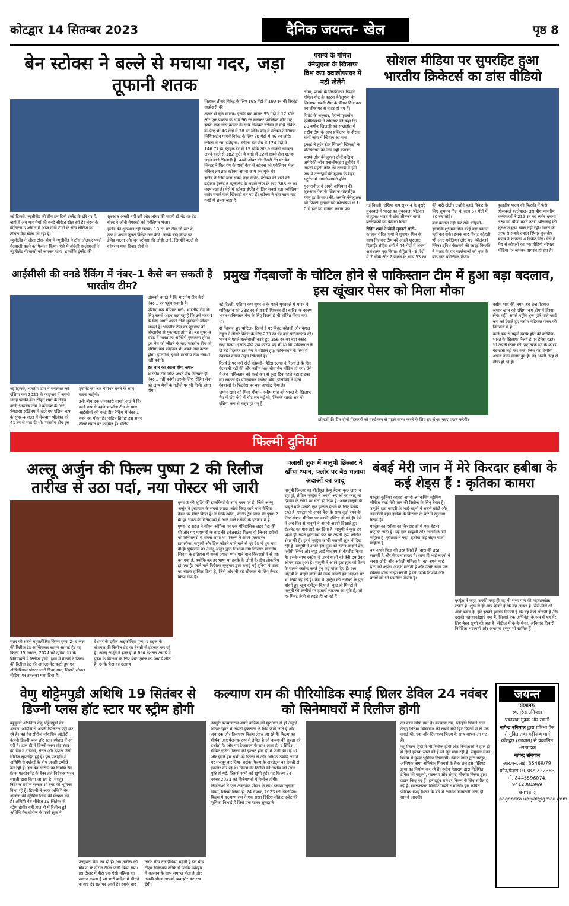कोटद्वार 14 सितम्बर 2023 दैनिक जयन्त- खेल पृष्ठ 8
बेन स्टोक्स ने बल्ले से मचाया गदर, जड़ा तूफानी शतक
नई दिल्ली, न्यूजीलैंड की टीम इन दिनों इंग्लैंड के दौरे पर हैं, जहां वे अब चार मैचों की वनडे सीरीज खेल रही है। लंदन के केनिंग्टन द ओवल में आज दोनों टीमों के बीच सीरीज का तीसरा मैच खेला जा रहा है।
न्यूजीलैंड ने जीता टॉस– मैच में न्यूजीलैंड ने टॉस जीतकर पहले गेंदबाजी करने का फैसला किया। ऐसे में अंग्रेजी बल्लेबाजों ने न्यूजीलैंड गेंदबाजों को जमकर धोया। हालांकि इंग्लैंड की शुरुआत अच्छी नहीं रही और ओवर की पहली ही गेंद पर ट्रेंट बोल्ट ने जॉनी बेयरस्टो को पवेलियन भेजा।
इंग्लैंड की शुरुआत रही खराब– 13 रन पर टीम जो रूट के रूप में अपना दूसरा विकेट गंवा बैठी। इसके बाद क्रीज पर डेविड मालन और बेन स्टोक्स की जोड़ी आई, जिन्होंने बल्ले से कोहराम मचा दिया। दोनों ने
मिलकर तीसरे विकेट के लिए 165 गेंदों में 199 रन की रिकॉर्ड साझेदारी की।
शतक से चूके मालन– इसके बाद मालन 95 गेंदों में 12 चौके और एक छक्का के साथ 96 रन बनाकर पवेलियन लौट गए। इसके बाद जोस बटलर के साथ मिलकर स्टोक्स ने चौथे विकेट के लिए भी 46 गेंदों में 78 रन जोड़े। बाद में स्टोक्स ने लियाम लिविंगस्टोन पांचवें विकेट के लिए 30 गेंदों में 46 रन जोड़े।
स्टोक्स ने रचा इतिहास– स्टोक्स इस मैच में 124 गेंदों में 146.77 के स्ट्राइक रेट से 15 चौके और 9 छक्कों लगाकर अपने बल्ले से 182 कूटे। वे वनडे में 12वां सबसे तेज शतक जड़ने वाले खिलाड़ी हैं। 44वें ओवर की तीसरी गेंद पर बेन लिस्टर ने विल यंग के हाथों कैच से स्टोक्स को पवेलियन भेजा, लेकिन तब तक स्टोक्स अपना काम कर चुके थे।
इंग्लैंड के लिए जड़ा सबसे बड़ा स्कोर– स्टोक्स की पारी की बदौलत इंग्लैंड ने न्यूजीलैंड के सामने जीत के लिए 368 रन का लक्ष्य रखा है। ऐसे में स्टोक्स इंग्लैंड के लिए सबसे बड़ा व्यक्तिगत स्कोर बनाने वाले खिलाड़ी बन गए हैं। स्टोक्स ने पांच साल बाद वनडे में शतक जड़ा है।
पराग्वे के गोमेज़ वेनेजुएला के खिलाफ विश्व कप क्वालीफायर में नहीं खेलेंगे
लीमा, पराग्वे के मिडफील्डर डिएगो गोमेज़ चोट के कारण वेनेजुएला के खिलाफ अपनी टीम के फीफा विश्व कप क्वालीफायर से बाहर हो गए हैं।
रिपोर्ट के अनुसार, पैराग्वे फुटबॉल एसोसिएशन ने सोमवार को कहा कि 20 वर्षीय खिलाड़ी को सप्ताहांत में राष्ट्रीय टीम के साथ प्रशिक्षण के दौरान बायीं जांघ में खिंचाव आ गया।
इकाई ने तुरंत इंटर मियामी खिलाड़ी के प्रतिस्थापन का नाम नहीं बताया।
पराग्वे और वेनेजुएला दोनों दक्षिण अमेरिकी जोन क्वालीफाइंग टूर्नामेंट में अपनी पहली जीत की तलाश में होंगे जब वे उत्तरपूर्वी वेनेजुएला के शहर मटुरिन में आमने-सामने होंगे।
गुआरानीज़ ने अपने अभियान की शुरुआत पेरू के खिलाफ गोलरहित घरेलू ड्रा के साथ की, जबकि वेनेजुएला को पिछले गुरुवार को कोलंबिया से 1-0 से हार का सामना करना पड़ा।
सोशल मीडिया पर सुपरहिट हुआ भारतीय क्रिकेटर्स का डांस वीडियो
नई दिल्ली, एशिया कप सुपर 4 के दूसरे मुकाबले में भारत का मुकाबला श्रीलंका से हुआ। भारत ने टॉस जीतकर पहले बल्लेबाजी का फैसला किया।
रोहित शर्मा ने खेली तूफानी पारी– कप्तान रोहित शर्मा ने शुभमन गिल के साथ मिलकर टीम को अच्छी शुरुआत दिलाई। रोहित शर्मा ने 44 गेंदों में अपना अर्धशतक पूरा किया। रोहित ने 48 गेंदों में 7 चौके और 2 छक्के के साथ 53 रन की पारी खेली। उन्होंने पहले विकेट के लिए शुभमन गिल के साथ 67 गेंदों में 80 रन जोड़े।
बड़ा कमाल नहीं कर सके कोहली– हालांकि शुभमन गिल कोई बड़ा कमाल नहीं कर सके। इसके बाद विराट कोहली भी जल्द पवेलियन लौट गए। श्रीलंकाई स्पिनर दुनिथ वेलालगे की जादुई फिरकी ने भारत के चार बल्लेबाजों को एक के बाद एक पवेलियन भेजा।
कुलदीप यादव की फिरकी में फंसे श्रीलंकाई बल्लेबाज– इस बीच भारतीय बल्लेबाजों ने 213 रन का स्कोर बनाया। लक्ष्य का पीछा करने उतरी श्रीलंकाई की शुरुआत कुछ खास नहीं रही। भारत की तरफ से सबसे ज्यादा स्पिनर कुलदीप यादव ने शानदार 4 विकेट लिए। ऐसे में मैच से कोहली का एक वीडियो सोशल मीडिया पर जमकर वायरल हो रहा है।
आईसीसी की वनडे रैंकिंग में नंबर–1 कैसे बन सकती है भारतीय टीम?
नई दिल्ली, भारतीय टीम ने मंगलवार को एशिया कप 2023 के फाइनल में अपनी जगह पक्की की। रोहित शर्मा के नेतृत्व वाली भारतीय टीम ने कोलंबो के आर प्रेमदासा स्टेडियम में खेले गए एशिया कप के सुपर-4 राउंड में मेजबान श्रीलंका को 41 रन से मात दी थी। भारतीय टीम इस टूर्नामेंट का अंत चैंपियन बनने के साथ करना चाहेगी।
इसी बीच एक जानकारी सामने आई है कि वर्ल्ड कप से पहले भारतीय टीम के पास आईसीसी की वनडे टीम रैंकिंग में नंबर-1 बनने का मौका है। 'रोहित ब्रिगेड' इस समय तीसरे स्थान पर काबिज है। चलिए
आपको बताते हैं कि भारतीय टीम कैसे नंबर-1 पर पहुंच सकती है।
एशिया कप चैंपियन बनो– भारतीय टीम के लिए सबसे अहम बात यह है कि उसे नंबर-1 के लिए अपने अगले दोनों मुकाबले जीतना जरूरी है। भारतीय टीम का शुक्रवार को बांग्लादेश से मुकाबला होना है। यह सुपर-4 राउंड में भारत का आखिरी मुकाबला होगा। इस मैच को जीतने के बाद भारतीय टीम को एशिया कप फाइनल भी अपने नाम करना होगा। हालांकि, इससे भारतीय टीम नंबर-1 नहीं बनेगी।
इस बात का रखना होगा ख्याल
भारतीय टीम सिर्फ अपने मैच जीतकर ही नंबर-1 नहीं बनेगी। इसके लिए 'रोहित सेना' को अन्य मैचों के नतीजे पर भी निर्भर रहना होगा।
प्रमुख गेंदबाजों के चोटिल होने से पाकिस्तान टीम में हुआ बड़ा बदलाव, इस खूंखार पेसर को मिला मौका
नई दिल्ली, एशिया कप सुपर 4 के पहले मुकाबले में भारत ने पाकिस्तान को 288 रन से करारी शिकस्त दी। बारिश के कारण भारत-पाकिस्तान मैच के लिए रिजर्व डे भी घोषित किया गया था।
दो गेंदबाज हुए चोटिल– रिजर्व डे पर विराट कोहली और केएल राहुल ने तीसरे विकेट के लिए 233 रन की बड़ी पार्टनरशिप की। भारत ने पहले बल्लेबाजी करते हुए 356 रन का बड़ा स्कोर खड़ा किया। इसके पीछे एक कारण यह भी था कि पाकिस्तान के दो बड़े गेंदबाज इस मैच में चोटिल हुए। पाकिस्तान के लिए ये गेंदबाज काफी अहम खिलाड़ी हैं।
रिजर्व डे पर नहीं खेले कोहली– हैरिस रऊफ़ ने रिजर्व डे के दिन गेंदबाजी नहीं की और नसीम शाह बीच मैच चोटिल हो गए। ऐसे में अब पाकिस्तान को वर्ल्ड कप से कुछ दिन पहले बड़ा झटका लग सकता है। पाकिस्तान क्रिकेट बोर्ड (पीसीबी) ने दोनों गेंदबाजों के फिटनेस पर बड़ा अपडेट दिया है।
जमान खान को मिला मौका– नसीम शाह को भारत के खिलाफ मैच में दांए कंधे में चोट लग गई थी, जिसके चलते अब वो एशिया कप से बाहर हो गए हैं।
डॉक्टरों की टीम दोनों गेंदबाजों को वर्ल्ड कप से पहले स्वस्थ करने के लिए हर संभव मदद प्रदान करेगी।
नसीम शाह की जगह अब तेज गेंदबाज जमान खान को एशिया कप टीम में हिस्सा लेंगे। वहीं, अगले महीने शुरू होने वाले वर्ल्ड कप को देखते हुए नसीम मेडिकल पेनल की निगरानी में हैं।
वर्ल्ड कप से पहले स्वस्थ होने की कोशिश– भारत के खिलाफ रिजर्व डे पर हैरिस रऊफ़ भी अपनी कमर की दांए तरफ दर्द के कारण गेंदबाजी नहीं कर सके, जिस पर पीसीबी अपनी नजर बनाए हुए है। वह अच्छी तरह से ठीक हो रहे हैं।
फिल्मी दुनियां
अल्लू अर्जुन की फिल्म पुष्पा 2 की रिलीज तारीख से उठा पर्दा, नया पोस्टर भी जारी
साल की सबसे बहुप्रतीक्षित फिल्म पुष्पा 2- द रूल की रिलीज डेट आखिरकार सामने आ गई है। यह फिल्म 15 अगस्त, 2024 को दुनिया भर के सिनेमाघरों में रिलीज होगी। हाल में मेकर्स ने फिल्म की रिलीज डेट की अनाउंसमेंट करते हुए एक ऑफिशियल पोस्टर जारी किया गया, जिसने सोशल मीडिया पर तहलका मचा दिया है।
देशभर के दर्शक आइकोनिक पुष्पा-द राइज के सीक्वल की रिलीज डेट का बेसब्री से इंतजार कर रहे हैं। अल्लू अर्जुन ने हाल ही में 69वें नेशनल अवॉर्ड में पुष्पा के किरदार के लिए बेस्ट एक्टर का अवॉर्ड जीता है। उनके फैंस का उत्साह
पुष्पा 2 की शूटिंग की झलकियों के साथ चरम पर है, जिसे अल्लू अर्जुन ने इंस्टाग्राम के सबसे ज्यादा फॉलो किए जाने वाले वैश्विक हैंडल पर शेयर किया है। न सिर्फ दर्शक, बल्कि ट्रेड जगत भी पुष्पा 2 के पूरे भारत के सिनेमाघरों में आने वाले दर्शकों के इंतज़ार में है।
पुष्पा- द राइज़ ने बॉक्स ऑफिस पर एक ऐतिहासिक लहर पैदा की थी और यह महामारी के बाद की टर्नअराउंड फिल्म थी जिसने दर्शकों को सिनेमाघरों में वापस लाया था। फिल्म ने अपने जबरदस्त डायलॉग्स, कहानी और दिल जीतने वाले गाने से पूरे देश में धूम मचा दी है। पुष्पराज का अल्लू अर्जुन द्वारा निभाया गया किरदार भारतीय सिनेमा के इतिहास में सबसे ज्यादा प्यार पाने वाले किरदारों में से एक बन गया है, क्योंकि वह हर भाषा या तबके के लोगों के बीच लोकप्रिय हो गया है। जाने माने निर्देशक सुकुमार द्वारा बनाई गई दुनिया ने कल्ट का स्टेटस हासिल किया है, जिसे और भी बड़े सीक्वल के लिए तैयार किया गया है।
क्लासी लुक में मानुषी छिल्लर ने खींचा ध्यान, फ्लोर पर बैठ चलाया अदाओं का जादू
मानुषी छिल्लर का बॉलीवुड डेब्यू बेशक कुछ खास न रहा हो, लेकिन एक्ट्रेस ने अपनी अदाओं का जादू तो देशभर के लोगों पर चला ही दिया है। आज मानुषी के चाहने वाले उनकी एक झलक देखने के लिए बेताब रहते हैं। एक्ट्रेस भी अपने फैंस के साथ जुड़ी रहने के लिए सोशल मीडिया पर काफी एक्टिव हो गई हैं। ऐसे में अब फिर से मानुषी ने अपनी अदाएं दिखाते हुए इंटरनेट का पारा हाई कर दिया है। मानुषी ने कुछ देर पहले ही अपने इंस्टाग्राम पेज पर अपनी कुछ फोटोज शेयर की हैं। इनमें एक्ट्रेस काफी क्लासी लुक में दिख रही हैं। मानुषी ने अपने इस लुक को सटल शाइनी बेस, ग्लॉसी लिप्स और न्यूड आई मेकअप से कंप्लीट किया है। इसके साथ एक्ट्रेस ने अपने बालों को वेवी टच देकर ओपन रखा हुआ है। मानुषी ने अपने इस लुक को कैमरे के सामने फ्लॉन्ट करते हुए कई पोज दिए हैं। अब मानुषी के चाहने वालों की नजरें उनकी इन अदाओं पर भी टिकी रह गई हैं। फैंस ने एक्ट्रेस की तारीफों के पुल बांधते हुए खूब कमेंट्स किए हैं। कुछ ही मिनटों में मानुषी की तस्वीरों पर हजारों लाइक्स आ चुके हैं, जो हर मिनट तेजी से बढ़ते ही जा रहे हैं।
बंबई मेरी जान में मेरे किरदार हबीबा के कई शेड्स हैं : कृतिका कामरा
एक्ट्रेस कृतिका कामरा अपनी अपकमिंग स्ट्रीमिंग सीरीज बंबई मेरी जान की रिलीज के लिए तैयार हैं। उन्होंने दारा कादरी के भाई-बहनों में सबसे छोटी और इकलौती बहन हबीबा के किरदार के बारे में खुलासा किया है।
एक्ट्रेस का हबीबा का किरदार शो में एक बेहतर कंट्रास्ट लाता है। वह एक साहसी और आत्मविश्वासी महिला है। कृतिका ने कहा, हबीबा कई शेड्स वाली महिला है।
वह अपने पिता की तरह जिद्दी है, दारा की तरह साहसी है और बेहद वफादार है। साथ ही भाई-बहनों में सबसे छोटी और अकेली महिला है। वह अपने भाई दारा को अपना आदर्श मानती है और उनके साथ एक स्पेशल बॉन्ड साझा करती है जो उसके निर्णयों और कार्यों को भी प्रभावित करता है।
एक्ट्रेस ने कहा, उनकी तरह ही वह भी सत्ता पाने की महत्वाकांक्षा रखती है। शुरू से ही आप देखते हैं कि वह अल्फा है। जैसे-जैसे शो आगे बढ़ता है, हमें इसकी झलक मिलती है कि वह कैसे सोचती है और उसकी महत्वाकांक्षाएं क्या हैं, जिससे एक अभिनेता के रूप में यह मेरे लिए बेहद खुशी की बात है। सीरीज में के के मेनन, अविनाश तिवारी, निवेदिता भट्टाचार्य और अमायरा दस्तूर भी शामिल हैं।
वेणु थोट्टेमपुडी अथिथि 19 सितंबर से डिज्नी प्लस हॉट स्टार पर स्ट्रीम होगी
बहुमुखी अभिनेता वेणु थोट्टेमपुडी वेब श्रृंखला अथिथि से अपनी डिजिटल एंट्री कर रहे हैं। यह वेब सीरीज लोकप्रिय ओटीटी कंपनी डिज्नी प्लस हॉट स्टार स्पेशल में आ रही है। हाल ही में डिज्नी प्लस हॉट स्टार की सेव द टाइगर्स, सैतन और दयास जैसी सीरीज सुपरहिट हुई है। इस पृष्ठभूमि में अथिथि से दर्शकों के बीच अच्छी उम्मीदें बन रही है। इस वेब सीरीज का निर्माण रैम फ्रेम्स एंटरटेनमेंट के बैनर तले निर्देशक भरत व्याजी द्वारा किया जा रहा है। मशहूर निर्देशक प्रवीण सत्तारु शो रनर की भूमिका निभा रहे हैं। डिज्नी ने आज अथिथि वेब श्रृंखला की स्ट्रीमिंग तिथि की घोषणा की है। अथिथि वेब सीरीज 19 सितंबर से स्ट्रीम होगी। वहीं हाल ही में रिलीज हुई अथिथि वेब सीरीज के फर्स्ट लुक ने
उत्सुकता पैदा कर दी है। अब तारीख की घोषणा के दौरान टीजर जारी किया गया। इस टीजर में हीरो एक ऐसी महिला का स्वागत करता है जो भारी बारिश में भीगने के बाद देर रात घर आती है। इसके बाद उनके बीच नजदीकियां बढ़ती है इस बीच टीज़र दिलचस्प तरीके से उसके व्यवहार में बदलाव के साथ समाप्त होता है और उसकी चीख आपको झकझोर कर रख देगी।
कल्याण राम की पीरियोडिक स्पाई थ्रिलर डेविल 24 नवंबर को सिनेमाघरों में रिलीज होगी
नंदमुरी कल्याणराम अपने करियर की शुरुआत से ही अनूठी स्क्रिप्ट चुनने में अपनी कुशलता के लिए जाने जाते हैं और अब एक और दिलचस्प फिल्म लेकर आ रहे हैं। फिल्म का शीर्षक आश्चर्यजनक रूप से डेविल है जो नायक की क्रूरता को दर्शाता है। और यह टैगलाइन के साथ आता है- द ब्रिटिश सीक्रेट एजेंट। फिल्म की झलक हाल ही में जारी की गई थी और इसने हम सभी को फिल्म से और अधिक उम्मीदें लगाने पर मजबूर कर दिया। दर्शक फिल्म के अपडेट्स का बेसब्री से इंतजार कर रहे थे। फिल्म की रिलीज की तारीख की आज पुष्टि हो गई, जिससे सभी को खुशी हुई। यह फिल्म 24 नवंबर 2023 को सिनेमाघरों में रिलीज होगी।
निर्माताओं ने एक आकर्षक पोस्टर के साथ इसका खुलासा किया, जिसमें लिखा है, 24 नवंबर, 2023 को डिकोडिंग। फिल्म में कल्याण राम ने एक सख्त ब्रिटिश सीक्रेट एजेंट की भूमिका निभाई है जिसे एक रहस्य सुलझाने
का काम सौंपा गया है। कल्याण राम, जिन्होंने पिछले साल तेलुगु सिनेमा बिम्बिसार की सबसे बड़ी हिट फिल्मों में से एक बनाई थी, एक और दिलचस्प फिल्म के साथ वापस आ गए हैं।
यह फिल्म हिंदी में भी रिलीज होगी और निर्माताओं ने हाल ही में हिंदी झलक जारी की है जो धूम मचा रही है। संयुक्ता मेनन फिल्म में मुख्य भूमिका निभाएंगी। देवांश नामा द्वारा प्रस्तुत, अभिषेक नामा अभिषेक पिक्चर्स के बैनर तले इस पीरियड ड्रामा का निर्माण कर रहे हैं। नवीन मेडाराम द्वारा निर्देशित, डेविल की कहानी, पटकथा और संवाद श्रीकांत विस्सा द्वारा प्रदान किए गए हैं। हर्षवर्द्धन रामेश्वर फिल्म के लिए संगीत दे रहे हैं। साउंडराजन सिनेमैटोग्राफी संभालेंगे। इस कथित पीरियड स्पाई थ्रिलर के बारे में अधिक जानकारी जल्द ही सामने आएगी।
जयन्त
संस्थापक
स्व.नरेन्द्र उनियाल
प्रकाशक,मुद्रक और स्वामी
नागेन्द्र उनियाल द्वारा प्रतिभा प्रेस से मुद्रित तथा बद्रीनाथ मार्ग कोटद्वार (गढ़वाल) से प्रकाशित
–सम्पादक
नागेन्द्र उनियाल
आर.एन.आई. 35469/79
फोन/फैक्स 01382-222383
मो. 8445596074, 9412081969
e-mail: nagendra.uniyal@gmail.com